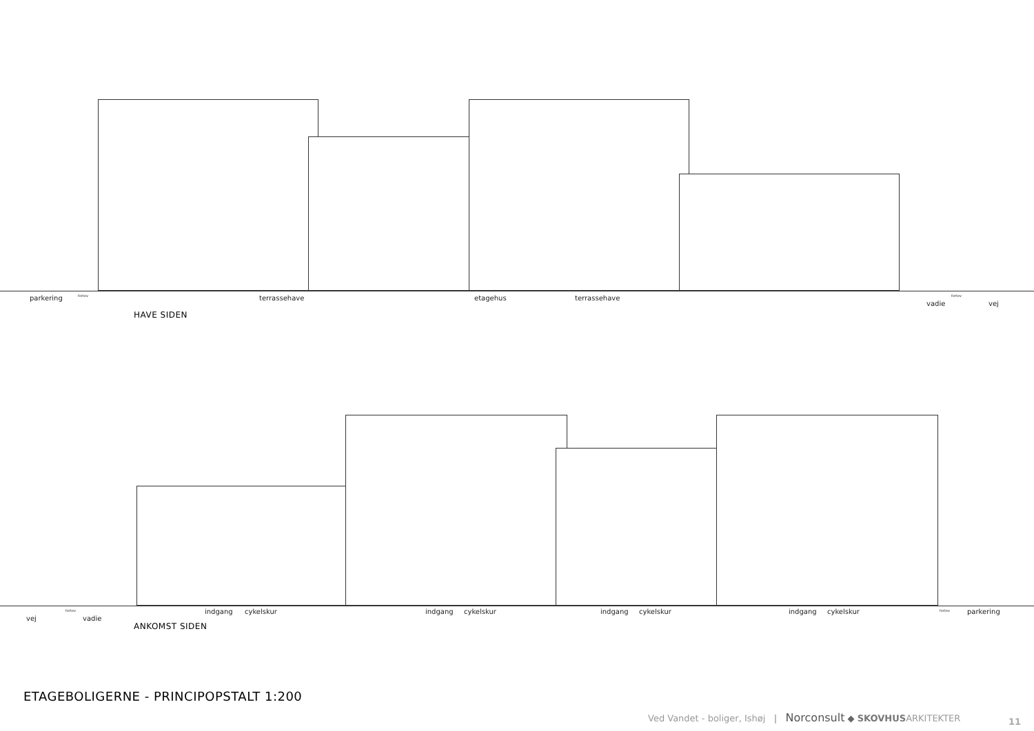parkering fortov terrassehave etagehus terrassehave
vadie
fortov
vej
HAVE SIDEN
vej
fortov
vadie
indgang cykelskur indgang cykelskur indgang cykelskur indgang cykelskur fortov parkering
ANKOMST SIDEN
ETAGEBOLIGERNE - PRINCIPOPSTALT 1:200
Ved Vandet - boliger, Ishøj | Norconsult ◆ SKOVHUSARKITEKTER
11